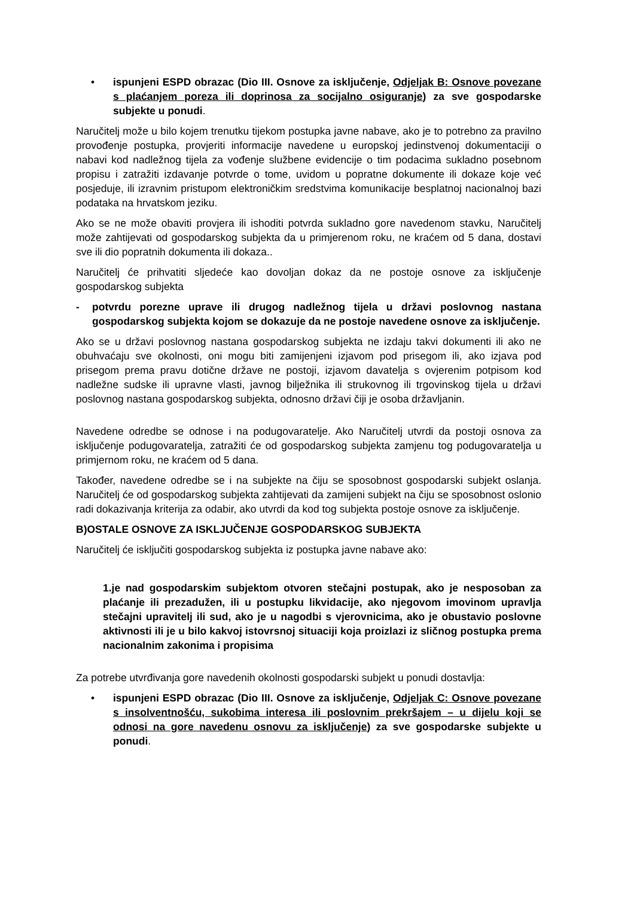• ispunjeni ESPD obrazac (Dio III. Osnove za isključenje, Odjeljak B: Osnove povezane s plaćanjem poreza ili doprinosa za socijalno osiguranje) za sve gospodarske subjekte u ponudi.
Naručitelj može u bilo kojem trenutku tijekom postupka javne nabave, ako je to potrebno za pravilno provođenje postupka, provjeriti informacije navedene u europskoj jedinstvenoj dokumentaciji o nabavi kod nadležnog tijela za vođenje službene evidencije o tim podacima sukladno posebnom propisu i zatražiti izdavanje potvrde o tome, uvidom u popratne dokumente ili dokaze koje već posjeduje, ili izravnim pristupom elektroničkim sredstvima komunikacije besplatnoj nacionalnoj bazi podataka na hrvatskom jeziku.
Ako se ne može obaviti provjera ili ishoditi potvrda sukladno gore navedenom stavku, Naručitelj može zahtijevati od gospodarskog subjekta da u primjerenom roku, ne kraćem od 5 dana, dostavi sve ili dio popratnih dokumenta ili dokaza..
Naručitelj će prihvatiti sljedeće kao dovoljan dokaz da ne postoje osnove za isključenje gospodarskog subjekta
- potvrdu porezne uprave ili drugog nadležnog tijela u državi poslovnog nastana gospodarskog subjekta kojom se dokazuje da ne postoje navedene osnove za isključenje.
Ako se u državi poslovnog nastana gospodarskog subjekta ne izdaju takvi dokumenti ili ako ne obuhvaćaju sve okolnosti, oni mogu biti zamijenjeni izjavom pod prisegom ili, ako izjava pod prisegom prema pravu dotične države ne postoji, izjavom davatelja s ovjerenim potpisom kod nadležne sudske ili upravne vlasti, javnog bilježnika ili strukovnog ili trgovinskog tijela u državi poslovnog nastana gospodarskog subjekta, odnosno državi čiji je osoba državljanin.
Navedene odredbe se odnose i na podugovaratelje. Ako Naručitelj utvrdi da postoji osnova za isključenje podugovaratelja, zatražiti će od gospodarskog subjekta zamjenu tog podugovaratelja u primjernom roku, ne kraćem od 5 dana.
Također, navedene odredbe se i na subjekte na čiju se sposobnost gospodarski subjekt oslanja. Naručitelj će od gospodarskog subjekta zahtijevati da zamijeni subjekt na čiju se sposobnost oslonio radi dokazivanja kriterija za odabir, ako utvrdi da kod tog subjekta postoje osnove za isključenje.
B)OSTALE OSNOVE ZA ISKLJUČENJE GOSPODARSKOG SUBJEKTA
Naručitelj će isključiti gospodarskog subjekta iz postupka javne nabave ako:
1.je nad gospodarskim subjektom otvoren stečajni postupak, ako je nesposoban za plaćanje ili prezadužen, ili u postupku likvidacije, ako njegovom imovinom upravlja stečajni upravitelj ili sud, ako je u nagodbi s vjerovnicima, ako je obustavio poslovne aktivnosti ili je u bilo kakvoj istovrsnoj situaciji koja proizlazi iz sličnog postupka prema nacionalnim zakonima i propisima
Za potrebe utvrđivanja gore navedenih okolnosti gospodarski subjekt u ponudi dostavlja:
• ispunjeni ESPD obrazac (Dio III. Osnove za isključenje, Odjeljak C: Osnove povezane s insolventnošću, sukobima interesa ili poslovnim prekršajem – u dijelu koji se odnosi na gore navedenu osnovu za isključenje) za sve gospodarske subjekte u ponudi.